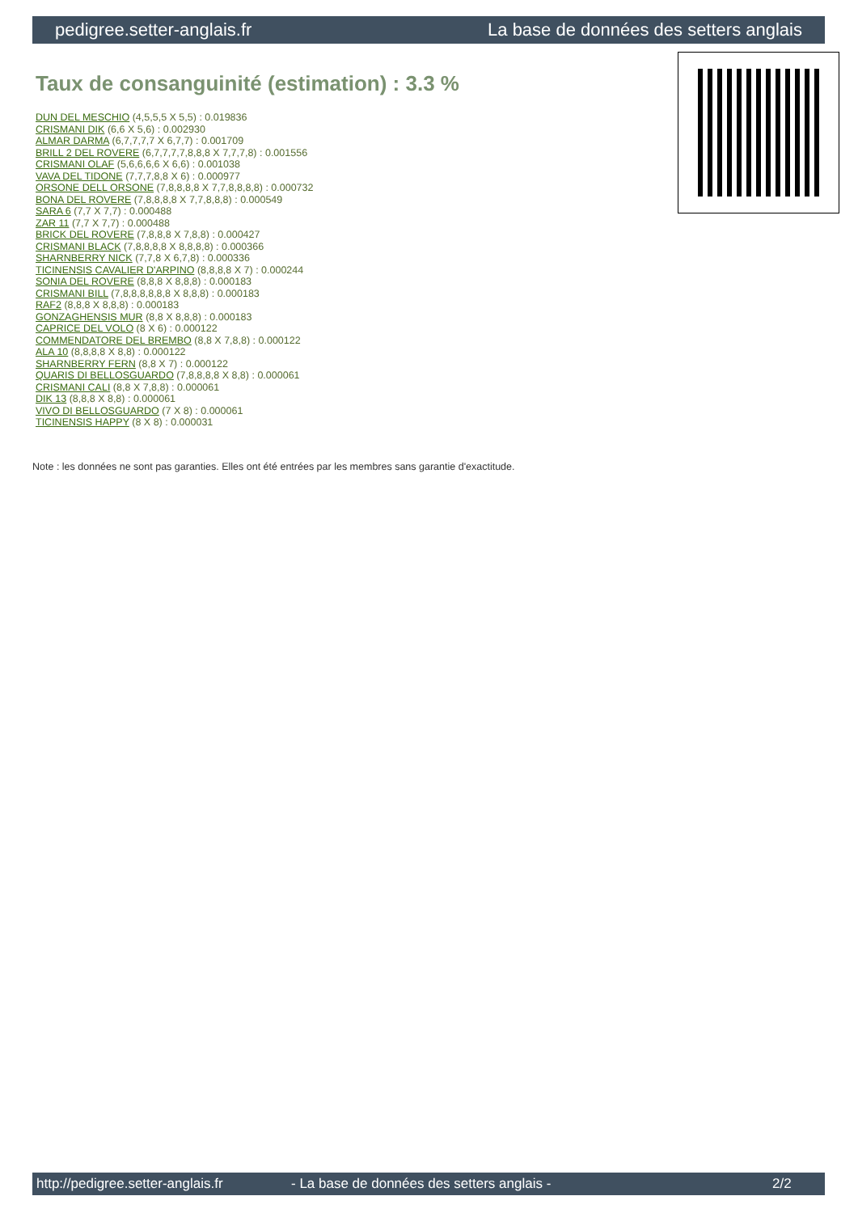pedigree.setter-anglais.fr La base de données des setters anglais
Taux de consanguinité (estimation) : 3.3 %
DUN DEL MESCHIO (4,5,5,5 X 5,5) : 0.019836
CRISMANI DIK (6,6 X 5,6) : 0.002930
ALMAR DARMA (6,7,7,7,7 X 6,7,7) : 0.001709
BRILL 2 DEL ROVERE (6,7,7,7,7,8,8,8 X 7,7,7,8) : 0.001556
CRISMANI OLAF (5,6,6,6,6 X 6,6) : 0.001038
VAVA DEL TIDONE (7,7,7,8,8 X 6) : 0.000977
ORSONE DELL ORSONE (7,8,8,8,8 X 7,7,8,8,8,8) : 0.000732
BONA DEL ROVERE (7,8,8,8,8 X 7,7,8,8,8) : 0.000549
SARA 6 (7,7 X 7,7) : 0.000488
ZAR 11 (7,7 X 7,7) : 0.000488
BRICK DEL ROVERE (7,8,8,8 X 7,8,8) : 0.000427
CRISMANI BLACK (7,8,8,8,8 X 8,8,8,8) : 0.000366
SHARNBERRY NICK (7,7,8 X 6,7,8) : 0.000336
TICINENSIS CAVALIER D'ARPINO (8,8,8,8 X 7) : 0.000244
SONIA DEL ROVERE (8,8,8 X 8,8,8) : 0.000183
CRISMANI BILL (7,8,8,8,8,8,8 X 8,8,8) : 0.000183
RAF2 (8,8,8 X 8,8,8) : 0.000183
GONZAGHENSIS MUR (8,8 X 8,8,8) : 0.000183
CAPRICE DEL VOLO (8 X 6) : 0.000122
COMMENDATORE DEL BREMBO (8,8 X 7,8,8) : 0.000122
ALA 10 (8,8,8,8 X 8,8) : 0.000122
SHARNBERRY FERN (8,8 X 7) : 0.000122
QUARIS DI BELLOSGUARDO (7,8,8,8,8 X 8,8) : 0.000061
CRISMANI CALI (8,8 X 7,8,8) : 0.000061
DIK 13 (8,8,8 X 8,8) : 0.000061
VIVO DI BELLOSGUARDO (7 X 8) : 0.000061
TICINENSIS HAPPY (8 X 8) : 0.000031
Note : les données ne sont pas garanties. Elles ont été entrées par les membres sans garantie d'exactitude.
http://pedigree.setter-anglais.fr - La base de données des setters anglais - 2/2